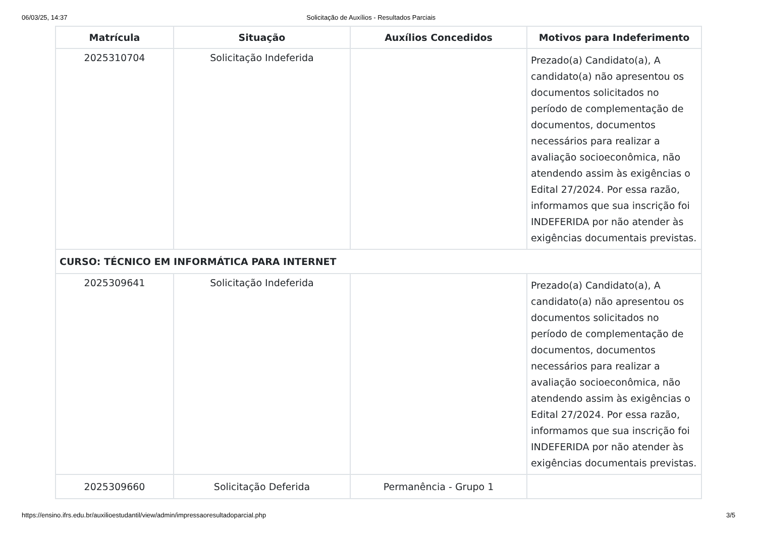06/03/25, 14:37 Solicitação de Auxílios - Resultados Parciais
| Matrícula | Situação | Auxílios Concedidos | Motivos para Indeferimento |
| --- | --- | --- | --- |
| 2025310704 | Solicitação Indeferida | | Prezado(a) Candidato(a), A candidato(a) não apresentou os documentos solicitados no período de complementação de documentos, documentos necessários para realizar a avaliação socioeconômica, não atendendo assim às exigências o Edital 27/2024. Por essa razão, informamos que sua inscrição foi INDEFERIDA por não atender às exigências documentais previstas. |
| CURSO: TÉCNICO EM INFORMÁTICA PARA INTERNET | | | |
| 2025309641 | Solicitação Indeferida | | Prezado(a) Candidato(a), A candidato(a) não apresentou os documentos solicitados no período de complementação de documentos, documentos necessários para realizar a avaliação socioeconômica, não atendendo assim às exigências o Edital 27/2024. Por essa razão, informamos que sua inscrição foi INDEFERIDA por não atender às exigências documentais previstas. |
| 2025309660 | Solicitação Deferida | Permanência - Grupo 1 | |
https://ensino.ifrs.edu.br/auxilioestudantil/view/admin/impressaoresultadoparcial.php 3/5